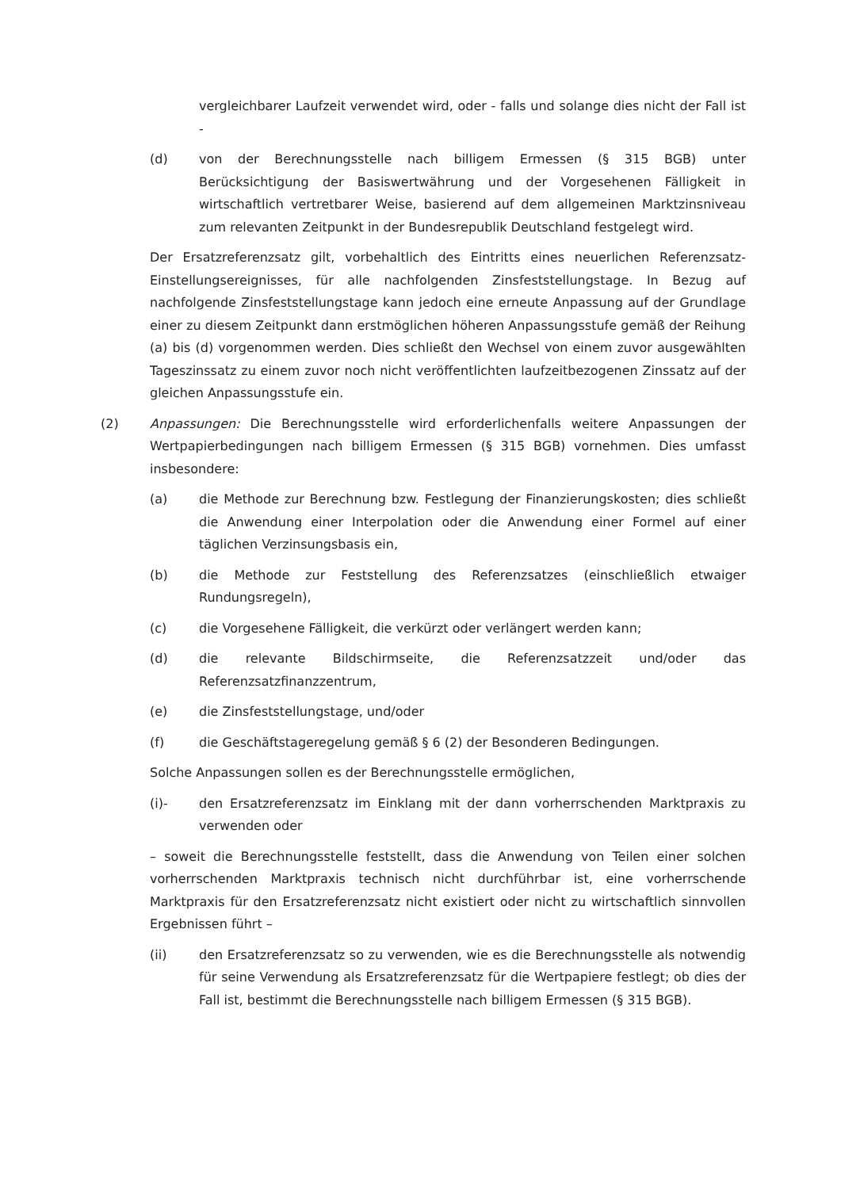vergleichbarer Laufzeit verwendet wird, oder - falls und solange dies nicht der Fall ist -
(d) von der Berechnungsstelle nach billigem Ermessen (§ 315 BGB) unter Berücksichtigung der Basiswertwährung und der Vorgesehenen Fälligkeit in wirtschaftlich vertretbarer Weise, basierend auf dem allgemeinen Marktzinsniveau zum relevanten Zeitpunkt in der Bundesrepublik Deutschland festgelegt wird.
Der Ersatzreferenzsatz gilt, vorbehaltlich des Eintritts eines neuerlichen Referenzsatz-Einstellungsereignisses, für alle nachfolgenden Zinsfeststellungstage. In Bezug auf nachfolgende Zinsfeststellungstage kann jedoch eine erneute Anpassung auf der Grundlage einer zu diesem Zeitpunkt dann erstmöglichen höheren Anpassungsstufe gemäß der Reihung (a) bis (d) vorgenommen werden. Dies schließt den Wechsel von einem zuvor ausgewählten Tageszinssatz zu einem zuvor noch nicht veröffentlichten laufzeitbezogenen Zinssatz auf der gleichen Anpassungsstufe ein.
(2) Anpassungen: Die Berechnungsstelle wird erforderlichenfalls weitere Anpassungen der Wertpapierbedingungen nach billigem Ermessen (§ 315 BGB) vornehmen. Dies umfasst insbesondere:
(a) die Methode zur Berechnung bzw. Festlegung der Finanzierungskosten; dies schließt die Anwendung einer Interpolation oder die Anwendung einer Formel auf einer täglichen Verzinsungsbasis ein,
(b) die Methode zur Feststellung des Referenzsatzes (einschließlich etwaiger Rundungsregeln),
(c) die Vorgesehene Fälligkeit, die verkürzt oder verlängert werden kann;
(d) die relevante Bildschirmseite, die Referenzsatzzeit und/oder das Referenzsatzfinanzzentrum,
(e) die Zinsfeststellungstage, und/oder
(f) die Geschäftstageregelung gemäß § 6 (2) der Besonderen Bedingungen.
Solche Anpassungen sollen es der Berechnungsstelle ermöglichen,
(i)- den Ersatzreferenzsatz im Einklang mit der dann vorherrschenden Marktpraxis zu verwenden oder
– soweit die Berechnungsstelle feststellt, dass die Anwendung von Teilen einer solchen vorherrschenden Marktpraxis technisch nicht durchführbar ist, eine vorherrschende Marktpraxis für den Ersatzreferenzsatz nicht existiert oder nicht zu wirtschaftlich sinnvollen Ergebnissen führt –
(ii) den Ersatzreferenzsatz so zu verwenden, wie es die Berechnungsstelle als notwendig für seine Verwendung als Ersatzreferenzsatz für die Wertpapiere festlegt; ob dies der Fall ist, bestimmt die Berechnungsstelle nach billigem Ermessen (§ 315 BGB).